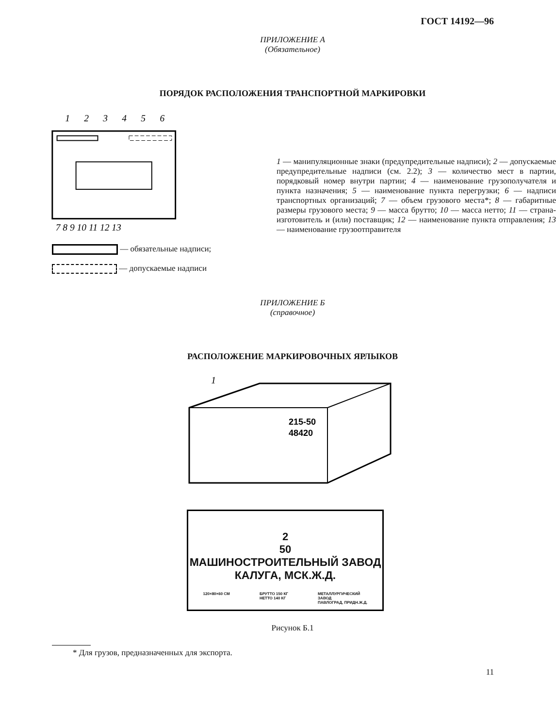ГОСТ 14192—96
ПРИЛОЖЕНИЕ А
(Обязательное)
ПОРЯДОК РАСПОЛОЖЕНИЯ ТРАНСПОРТНОЙ МАРКИРОВКИ
1
2
3
4
5
6
7 8 9 10 11 12 13
1 — манипуляционные знаки (предупредительные надписи); 2 — допускаемые предупредительные надписи (см. 2.2); 3 — количество мест в партии, порядковый номер внутри партии; 4 — наименование грузополучателя и пункта назначения; 5 — наименование пункта перегрузки; 6 — надписи транспортных организаций; 7 — объем грузового места*; 8 — габаритные размеры грузового места; 9 — масса брутто; 10 — масса нетто; 11 — страна-изготовитель и (или) поставщик; 12 — наименование пункта отправления; 13 — наименование грузоотправителя
— обязательные надписи;
— допускаемые надписи
ПРИЛОЖЕНИЕ Б
(справочное)
РАСПОЛОЖЕНИЕ МАРКИРОВОЧНЫХ ЯРЛЫКОВ
1
215-50
48420
2
50
МАШИНОСТРОИТЕЛЬНЫЙ ЗАВОД
КАЛУГА, МСК.Ж.Д.
120×80×60 СМ БРУТТО 150 КГ
НЕТТО 140 КГ МЕТАЛЛУРГИЧЕСКИЙ
ЗАВОД
ПАВЛОГРАД, ПРИДН.Ж.Д.
Рисунок Б.1
* Для грузов, предназначенных для экспорта.
11